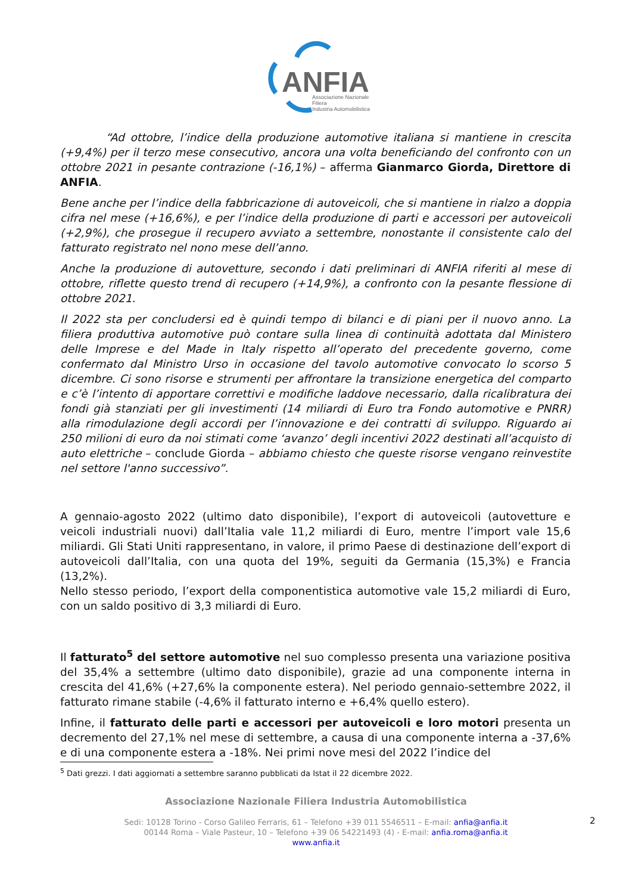ANFIA
Associazione Nazionale
Filiera
Industria Automobilistica
“Ad ottobre, l’indice della produzione automotive italiana si mantiene in crescita (+9,4%) per il terzo mese consecutivo, ancora una volta beneficiando del confronto con un ottobre 2021 in pesante contrazione (-16,1%) – afferma Gianmarco Giorda, Direttore di ANFIA.
Bene anche per l’indice della fabbricazione di autoveicoli, che si mantiene in rialzo a doppia cifra nel mese (+16,6%), e per l’indice della produzione di parti e accessori per autoveicoli (+2,9%), che prosegue il recupero avviato a settembre, nonostante il consistente calo del fatturato registrato nel nono mese dell’anno.
Anche la produzione di autovetture, secondo i dati preliminari di ANFIA riferiti al mese di ottobre, riflette questo trend di recupero (+14,9%), a confronto con la pesante flessione di ottobre 2021.
Il 2022 sta per concludersi ed è quindi tempo di bilanci e di piani per il nuovo anno. La filiera produttiva automotive può contare sulla linea di continuità adottata dal Ministero delle Imprese e del Made in Italy rispetto all’operato del precedente governo, come confermato dal Ministro Urso in occasione del tavolo automotive convocato lo scorso 5 dicembre. Ci sono risorse e strumenti per affrontare la transizione energetica del comparto e c’è l’intento di apportare correttivi e modifiche laddove necessario, dalla ricalibratura dei fondi già stanziati per gli investimenti (14 miliardi di Euro tra Fondo automotive e PNRR) alla rimodulazione degli accordi per l’innovazione e dei contratti di sviluppo. Riguardo ai 250 milioni di euro da noi stimati come ‘avanzo’ degli incentivi 2022 destinati all’acquisto di auto elettriche – conclude Giorda – abbiamo chiesto che queste risorse vengano reinvestite nel settore l'anno successivo”.
A gennaio-agosto 2022 (ultimo dato disponibile), l’export di autoveicoli (autovetture e veicoli industriali nuovi) dall’Italia vale 11,2 miliardi di Euro, mentre l’import vale 15,6 miliardi. Gli Stati Uniti rappresentano, in valore, il primo Paese di destinazione dell’export di autoveicoli dall’Italia, con una quota del 19%, seguiti da Germania (15,3%) e Francia (13,2%).
Nello stesso periodo, l’export della componentistica automotive vale 15,2 miliardi di Euro, con un saldo positivo di 3,3 miliardi di Euro.
Il fatturato<sup>5</sup> del settore automotive nel suo complesso presenta una variazione positiva del 35,4% a settembre (ultimo dato disponibile), grazie ad una componente interna in crescita del 41,6% (+27,6% la componente estera). Nel periodo gennaio-settembre 2022, il fatturato rimane stabile (-4,6% il fatturato interno e +6,4% quello estero).
Infine, il fatturato delle parti e accessori per autoveicoli e loro motori presenta un decremento del 27,1% nel mese di settembre, a causa di una componente interna a -37,6% e di una componente estera a -18%. Nei primi nove mesi del 2022 l’indice del
<sup>5</sup> Dati grezzi. I dati aggiornati a settembre saranno pubblicati da Istat il 22 dicembre 2022.
Associazione Nazionale Filiera Industria Automobilistica
Sedi: 10128 Torino - Corso Galileo Ferraris, 61 – Telefono +39 011 5546511 – E-mail: anfia@anfia.it
00144 Roma – Viale Pasteur, 10 – Telefono +39 06 54221493 (4) - E-mail: anfia.roma@anfia.it
www.anfia.it
2